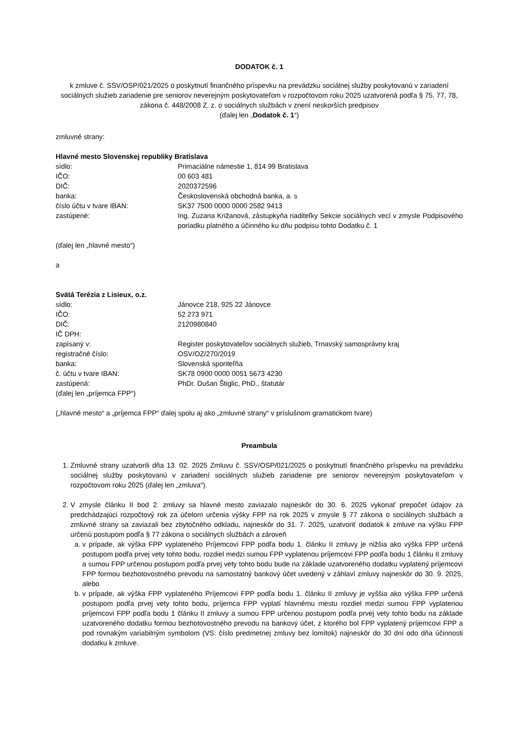DODATOK č. 1
k zmluve č. SSV/OSP/021/2025 o poskytnutí finančného príspevku na prevádzku sociálnej služby poskytovanú v zariadení sociálnych služieb zariadenie pre seniorov neverejným poskytovateľom v rozpočtovom roku 2025 uzatvorená podľa § 75, 77, 78, zákona č. 448/2008 Z. z. o sociálnych službách v znení neskorších predpisov
(ďalej len „Dodatok č. 1“)
zmluvné strany:
Hlavné mesto Slovenskej republiky Bratislava
sídlo:
Primaciálne námestie 1, 814 99 Bratislava
IČO:
00 603 481
DIČ:
2020372596
banka:
Československá obchodná banka, a. s
číslo účtu v tvare IBAN:
SK37 7500 0000 0000 2582 9413
zastúpené:
Ing. Zuzana Križanová, zástupkyňa riaditeľky Sekcie sociálnych vecí v zmysle Podpisového poriadku platného a účinného ku dňu podpisu tohto Dodatku č. 1
(ďalej len „hlavné mesto“)
a
Svätá Terézia z Lisieux, o.z.
sídlo:
Jánovce 218, 925 22 Jánovce
IČO:
52 273 971
DIČ:
2120980840
IČ DPH:
zapísaný v:
Register poskytovateľov sociálnych služieb, Trnavský samosprávny kraj
registračné číslo:
OSV/OZ/270/2019
banka:
Slovenská sporiteľňa
č. účtu v tvare IBAN:
SK78 0900 0000 0051 5673 4230
zastúpená:
PhDr. Dušan Štiglic, PhD., štatutár
(ďalej len „príjemca FPP“)
(„hlavné mesto“ a „príjemca FPP“ ďalej spolu aj ako „zmluvné strany“ v príslušnom gramatickom tvare)
Preambula
1. Zmluvné strany uzatvorili dňa 13. 02. 2025 Zmluvu č. SSV/OSP/021/2025 o poskytnutí finančného príspevku na prevádzku sociálnej služby poskytovanú v zariadení sociálnych služieb zariadenie pre seniorov neverejným poskytovateľom v rozpočtovom roku 2025 (ďalej len „zmluva“).
2. V zmysle článku II bod 2. zmluvy sa hlavné mesto zaviazalo najneskôr do 30. 6. 2025 vykonať prepočet údajov za predchádzajúci rozpočtový rok za účelom určenia výšky FPP na rok 2025 v zmysle § 77 zákona o sociálnych službách a zmluvné strany sa zaviazali bez zbytočného odkladu, najneskôr do 31. 7. 2025, uzatvoriť dodatok k zmluve na výšku FPP určenú postupom podľa § 77 zákona o sociálnych službách a zároveň
a. v prípade, ak výška FPP vyplateného Príjemcovi FPP podľa bodu 1. článku II zmluvy je nižšia ako výška FPP určená postupom podľa prvej vety tohto bodu, rozdiel medzi sumou FPP vyplatenou príjemcovi FPP podľa bodu 1 článku II zmluvy a sumou FPP určenou postupom podľa prvej vety tohto bodu bude na základe uzatvoreného dodatku vyplatený príjemcovi FPP formou bezhotovostného prevodu na samostatný bankový účet uvedený v záhlaví zmluvy najneskôr do 30. 9. 2025, alebo
b. v prípade, ak výška FPP vyplateného Príjemcovi FPP podľa bodu 1. článku II zmluvy je vyššia ako výška FPP určená postupom podľa prvej vety tohto bodu, príjemca FPP vyplatí hlavnému mestu rozdiel medzi sumou FPP vyplatenou príjemcovi FPP podľa bodu 1 článku II zmluvy a sumou FPP určenou postupom podľa prvej vety tohto bodu na základe uzatvoreného dodatku formou bezhotovostného prevodu na bankový účet, z ktorého bol FPP vyplatený príjemcovi FPP a pod rovnakým variabilným symbolom (VS: číslo predmetnej zmluvy bez lomítok) najneskôr do 30 dní odo dňa účinnosti dodatku k zmluve.